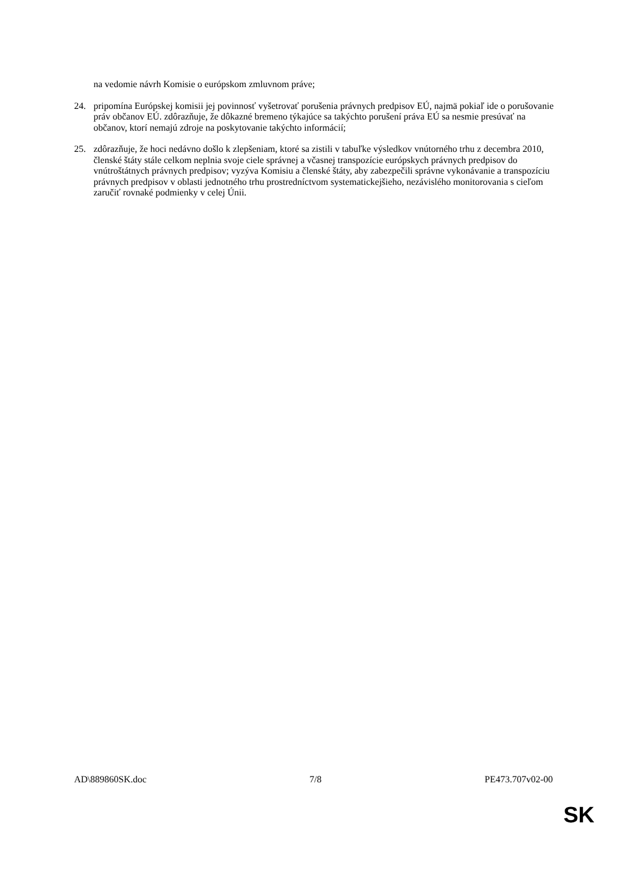na vedomie návrh Komisie o európskom zmluvnom práve;
24. pripomína Európskej komisii jej povinnosť vyšetrovať porušenia právnych predpisov EÚ, najmä pokiaľ ide o porušovanie práv občanov EÚ. zdôrazňuje, že dôkazné bremeno týkajúce sa takýchto porušení práva EÚ sa nesmie presúvať na občanov, ktorí nemajú zdroje na poskytovanie takýchto informácií;
25. zdôrazňuje, že hoci nedávno došlo k zlepšeniam, ktoré sa zistili v tabuľke výsledkov vnútorného trhu z decembra 2010, členské štáty stále celkom neplnia svoje ciele správnej a včasnej transpozície európskych právnych predpisov do vnútroštátnych právnych predpisov; vyzýva Komisiu a členské štáty, aby zabezpečili správne vykonávanie a transpozíciu právnych predpisov v oblasti jednotného trhu prostredníctvom systematickejšieho, nezávislého monitorovania s cieľom zaručiť rovnaké podmienky v celej Únii.
AD\889860SK.doc 7/8 PE473.707v02-00
SK